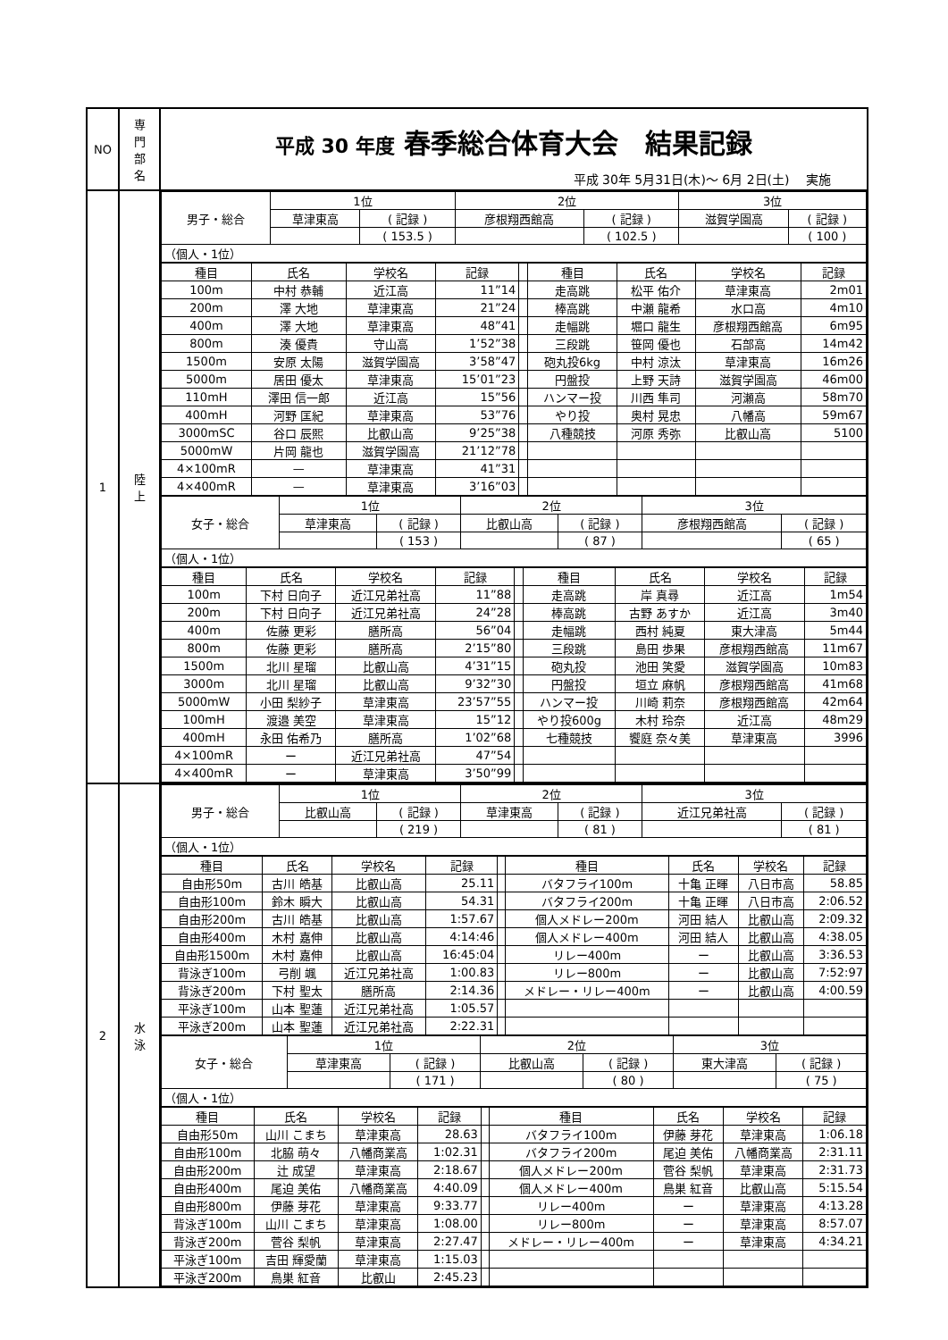| NO | 専 門 部 名 | 平成 30 年度 春季総合体育大会 結果記録 平成 30年 5月31日(木)～ 6月 2日(土) 実施 |
| 1 | 陸 上 | / 男子・総合 / 1位 / / 2位 / / 3位 / / / / 草津東高 / ( 記録 ) / 彦根翔西館高 / ( 記録 ) / 滋賀学園高 / ( 記録 ) / / / / ( 153.5 ) / / ( 102.5 ) / / ( 100 ) / / （個人・1位） / / / / / / / / 種目 / 氏名 / 学校名 / 記録 / / 種目 / 氏名 / 学校名 / 記録 / / --- / --- / --- / --- / --- / --- / --- / --- / --- / / 100m / 中村 恭輔 / 近江高 / 11”14 / / 走高跳 / 松平 佑介 / 草津東高 / 2m01 / / 200m / 澤 大地 / 草津東高 / 21”24 / / 棒高跳 / 中瀬 龍希 / 水口高 / 4m10 / / 400m / 澤 大地 / 草津東高 / 48”41 / / 走幅跳 / 堀口 龍生 / 彦根翔西館高 / 6m95 / / 800m / 湊 優貴 / 守山高 / 1’52”38 / / 三段跳 / 笹岡 優也 / 石部高 / 14m42 / / 1500m / 安原 太陽 / 滋賀学園高 / 3’58”47 / / 砲丸投6kg / 中村 涼汰 / 草津東高 / 16m26 / / 5000m / 居田 優太 / 草津東高 / 15’01”23 / / 円盤投 / 上野 天詩 / 滋賀学園高 / 46m00 / / 110mH / 澤田 信一郎 / 近江高 / 15”56 / / ハンマー投 / 川西 隼司 / 河瀬高 / 58m70 / / 400mH / 河野 匡紀 / 草津東高 / 53”76 / / やり投 / 奥村 晃忠 / 八幡高 / 59m67 / / 3000mSC / 谷口 辰熙 / 比叡山高 / 9’25”38 / / 八種競技 / 河原 秀弥 / 比叡山高 / 5100 / / 5000mW / 片岡 龍也 / 滋賀学園高 / 21’12”78 / / / / / / / 4×100mR / — / 草津東高 / 41”31 / / / / / / / 4×400mR / — / 草津東高 / 3’16”03 / / / / / / / 女子・総合 / 1位 / / 2位 / / 3位 / / / / 草津東高 / ( 記録 ) / 比叡山高 / ( 記録 ) / 彦根翔西館高 / ( 記録 ) / / / / ( 153 ) / / ( 87 ) / / ( 65 ) / / （個人・1位） / / / / / / / / 種目 / 氏名 / 学校名 / 記録 / / 種目 / 氏名 / 学校名 / 記録 / / --- / --- / --- / --- / --- / --- / --- / --- / --- / / 100m / 下村 日向子 / 近江兄弟社高 / 11”88 / / 走高跳 / 岸 真尋 / 近江高 / 1m54 / / 200m / 下村 日向子 / 近江兄弟社高 / 24”28 / / 棒高跳 / 古野 あすか / 近江高 / 3m40 / / 400m / 佐藤 更彩 / 膳所高 / 56”04 / / 走幅跳 / 西村 純夏 / 東大津高 / 5m44 / / 800m / 佐藤 更彩 / 膳所高 / 2’15”80 / / 三段跳 / 島田 歩果 / 彦根翔西館高 / 11m67 / / 1500m / 北川 星瑠 / 比叡山高 / 4’31”15 / / 砲丸投 / 池田 笑愛 / 滋賀学園高 / 10m83 / / 3000m / 北川 星瑠 / 比叡山高 / 9’32”30 / / 円盤投 / 垣立 麻帆 / 彦根翔西館高 / 41m68 / / 5000mW / 小田 梨紗子 / 草津東高 / 23’57”55 / / ハンマー投 / 川崎 莉奈 / 彦根翔西館高 / 42m64 / / 100mH / 渡邉 美空 / 草津東高 / 15”12 / / やり投600g / 木村 玲奈 / 近江高 / 48m29 / / 400mH / 永田 佑希乃 / 膳所高 / 1’02”68 / / 七種競技 / 饗庭 奈々美 / 草津東高 / 3996 / / 4×100mR / ー / 近江兄弟社高 / 47”54 / / / / / / / 4×400mR / ー / 草津東高 / 3’50”99 / / / / / / |
| 2 | 水 泳 | / 男子・総合 / 1位 / / 2位 / / 3位 / / / / 比叡山高 / ( 記録 ) / 草津東高 / ( 記録 ) / 近江兄弟社高 / ( 記録 ) / / / / ( 219 ) / / ( 81 ) / / ( 81 ) / / （個人・1位） / / / / / / / / 種目 / 氏名 / 学校名 / 記録 / / 種目 / 氏名 / 学校名 / 記録 / / --- / --- / --- / --- / --- / --- / --- / --- / --- / / 自由形50m / 古川 皓基 / 比叡山高 / 25.11 / / バタフライ100m / 十亀 正暉 / 八日市高 / 58.85 / / 自由形100m / 鈴木 瞬大 / 比叡山高 / 54.31 / / バタフライ200m / 十亀 正暉 / 八日市高 / 2:06.52 / / 自由形200m / 古川 皓基 / 比叡山高 / 1:57.67 / / 個人メドレー200m / 河田 結人 / 比叡山高 / 2:09.32 / / 自由形400m / 木村 嘉伸 / 比叡山高 / 4:14:46 / / 個人メドレー400m / 河田 結人 / 比叡山高 / 4:38.05 / / 自由形1500m / 木村 嘉伸 / 比叡山高 / 16:45:04 / / リレー400m / ー / 比叡山高 / 3:36.53 / / 背泳ぎ100m / 弓削 颯 / 近江兄弟社高 / 1:00.83 / / リレー800m / ー / 比叡山高 / 7:52:97 / / 背泳ぎ200m / 下村 聖太 / 膳所高 / 2:14.36 / / メドレー・リレー400m / ー / 比叡山高 / 4:00.59 / / 平泳ぎ100m / 山本 聖蓮 / 近江兄弟社高 / 1:05.57 / / / / / / / 平泳ぎ200m / 山本 聖蓮 / 近江兄弟社高 / 2:22.31 / / / / / / / 女子・総合 / 1位 / / 2位 / / 3位 / / / / 草津東高 / ( 記録 ) / 比叡山高 / ( 記録 ) / 東大津高 / ( 記録 ) / / / / ( 171 ) / / ( 80 ) / / ( 75 ) / / （個人・1位） / / / / / / / / 種目 / 氏名 / 学校名 / 記録 / / 種目 / 氏名 / 学校名 / 記録 / / --- / --- / --- / --- / --- / --- / --- / --- / --- / / 自由形50m / 山川 こまち / 草津東高 / 28.63 / / バタフライ100m / 伊藤 芽花 / 草津東高 / 1:06.18 / / 自由形100m / 北脇 萌々 / 八幡商業高 / 1:02.31 / / バタフライ200m / 尾迫 美佑 / 八幡商業高 / 2:31.11 / / 自由形200m / 辻 成望 / 草津東高 / 2:18.67 / / 個人メドレー200m / 菅谷 梨帆 / 草津東高 / 2:31.73 / / 自由形400m / 尾迫 美佑 / 八幡商業高 / 4:40.09 / / 個人メドレー400m / 鳥巣 紅音 / 比叡山高 / 5:15.54 / / 自由形800m / 伊藤 芽花 / 草津東高 / 9:33.77 / / リレー400m / ー / 草津東高 / 4:13.28 / / 背泳ぎ100m / 山川 こまち / 草津東高 / 1:08.00 / / リレー800m / ー / 草津東高 / 8:57.07 / / 背泳ぎ200m / 菅谷 梨帆 / 草津東高 / 2:27.47 / / メドレー・リレー400m / ー / 草津東高 / 4:34.21 / / 平泳ぎ100m / 吉田 輝愛蘭 / 草津東高 / 1:15.03 / / / / / / / 平泳ぎ200m / 鳥巣 紅音 / 比叡山 / 2:45.23 / / / / / / |